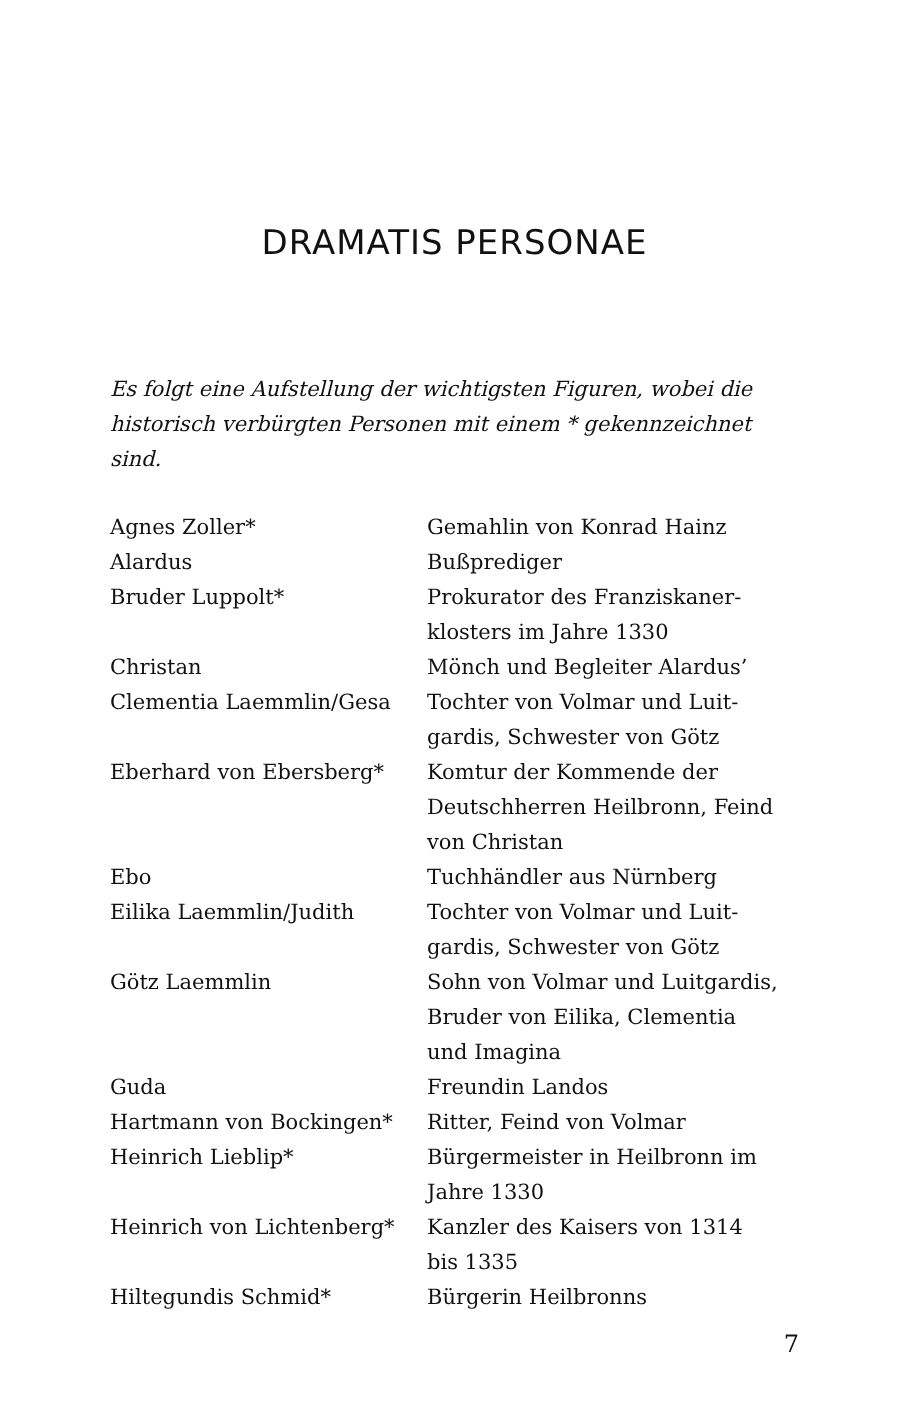DRAMATIS PERSONAE
Es folgt eine Aufstellung der wichtigsten Figuren, wobei die historisch verbürgten Personen mit einem * gekennzeichnet sind.
| Agnes Zoller* | Gemahlin von Konrad Hainz |
| Alardus | Bußprediger |
| Bruder Luppolt* | Prokurator des Franziskaner- klosters im Jahre 1330 |
| Christan | Mönch und Begleiter Alardus’ |
| Clementia Laemmlin/Gesa | Tochter von Volmar und Luit- gardis, Schwester von Götz |
| Eberhard von Ebersberg* | Komtur der Kommende der Deutschherren Heilbronn, Feind von Christan |
| Ebo | Tuchhändler aus Nürnberg |
| Eilika Laemmlin/Judith | Tochter von Volmar und Luit- gardis, Schwester von Götz |
| Götz Laemmlin | Sohn von Volmar und Luitgardis, Bruder von Eilika, Clementia und Imagina |
| Guda | Freundin Landos |
| Hartmann von Bockingen* | Ritter, Feind von Volmar |
| Heinrich Lieblip* | Bürgermeister in Heilbronn im Jahre 1330 |
| Heinrich von Lichtenberg* | Kanzler des Kaisers von 1314 bis 1335 |
| Hiltegundis Schmid* | Bürgerin Heilbronns |
7